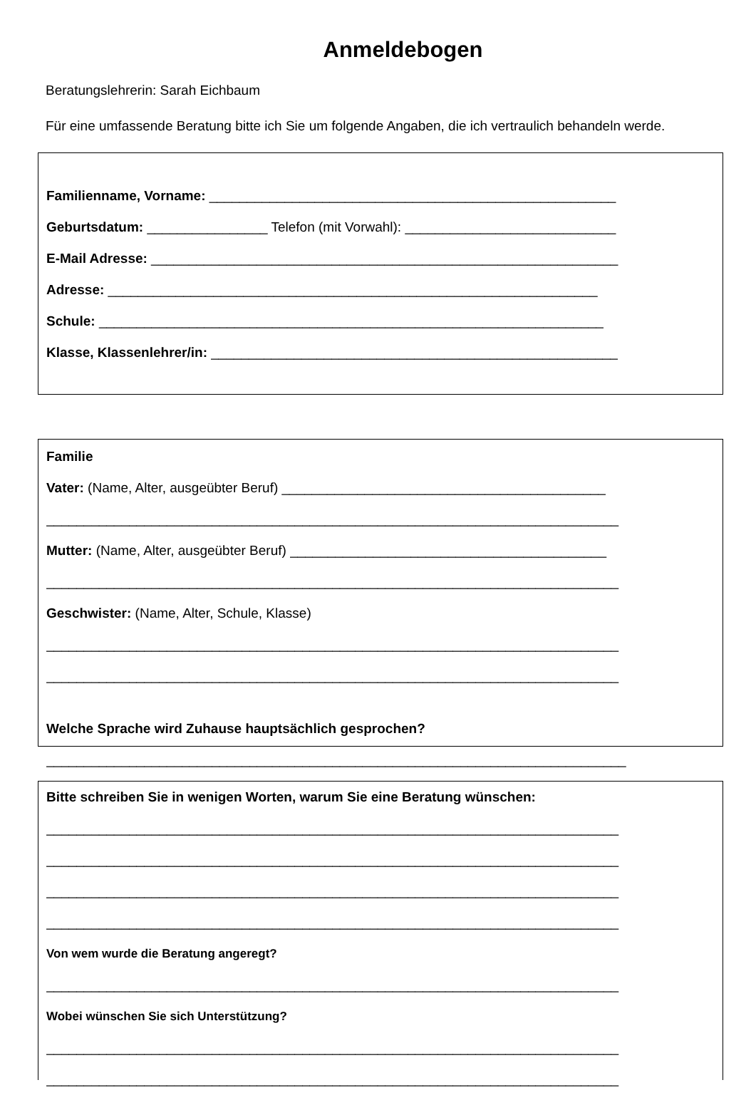Anmeldebogen
Beratungslehrerin: Sarah Eichbaum
Für eine umfassende Beratung bitte ich Sie um folgende Angaben, die ich vertraulich behandeln werde.
Familienname, Vorname: ______________________________________________________
Geburtsdatum: ________________ Telefon (mit Vorwahl): ____________________________
E-Mail Adresse: ______________________________________________________________
Adresse: _________________________________________________________________
Schule: ___________________________________________________________________
Klasse, Klassenlehrer/in: ______________________________________________________
Familie
Vater: (Name, Alter, ausgeübter Beruf) ___________________________________________
____________________________________________________________________________
Mutter: (Name, Alter, ausgeübter Beruf) __________________________________________
____________________________________________________________________________
Geschwister: (Name, Alter, Schule, Klasse)
____________________________________________________________________________
____________________________________________________________________________
Welche Sprache wird Zuhause hauptsächlich gesprochen?
_____________________________________________________________________________
Bitte schreiben Sie in wenigen Worten, warum Sie eine Beratung wünschen:
____________________________________________________________________________
____________________________________________________________________________
____________________________________________________________________________
____________________________________________________________________________
Von wem wurde die Beratung angeregt?
____________________________________________________________________________
Wobei wünschen Sie sich Unterstützung?
____________________________________________________________________________
____________________________________________________________________________